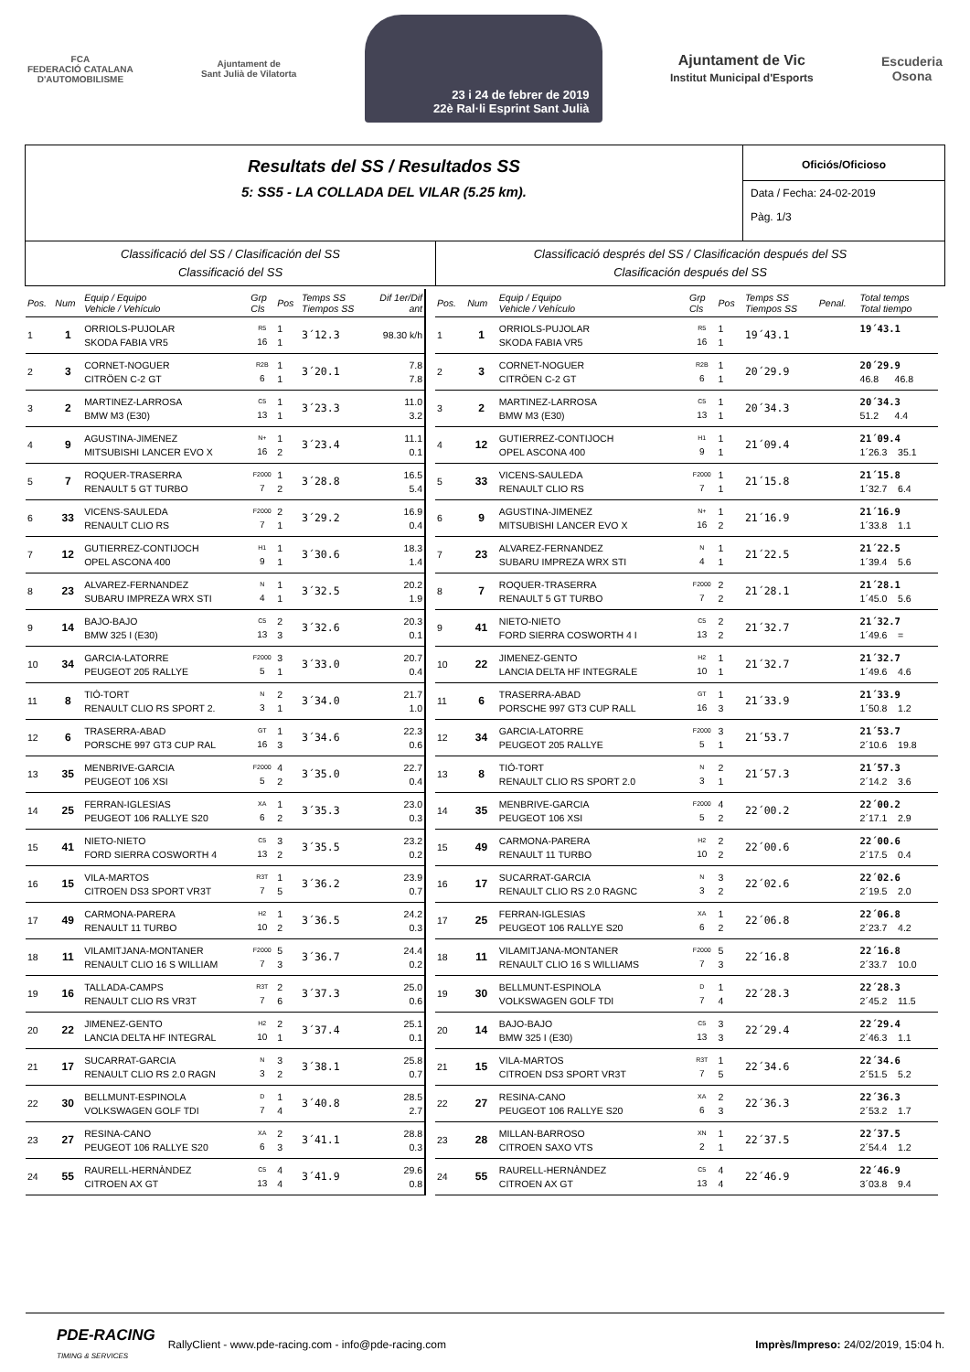FCA
FEDERACIÓ CATALANA
D'AUTOMOBILISME
Ajuntament de
Sant Julià de Vilatorta
23 i 24 de febrer de 2019
22è Ral·li Esprint Sant Julià
Ajuntament de Vic
Institut Municipal d'Esports
Escuderia
Osona
Resultats del SS / Resultados SS
5: SS5 - LA COLLADA DEL VILAR (5.25 km).
Oficiós/Oficioso
Data / Fecha: 24-02-2019
Pàg. 1/3
Classificació del SS / Clasificación del SS
Classificació del SS
Classificació després del SS / Clasificación después del SS
Clasificación después del SS
| Pos. | Num | Equip / Equipo Vehicle / Vehículo | Grp Cls | Pos | Temps SS Tiempos SS | Dif 1er/Dif ant |
| --- | --- | --- | --- | --- | --- | --- |
| 1 | 1 | ORRIOLS-PUJOLAR SKODA FABIA VR5 | R5 16 | 1 1 | 3´12.3 | 98.30 k/h |
| 2 | 3 | CORNET-NOGUER CITRÖEN C-2 GT | R2B 6 | 1 1 | 3´20.1 | 7.8 7.8 |
| 3 | 2 | MARTINEZ-LARROSA BMW M3 (E30) | C5 13 | 1 1 | 3´23.3 | 11.0 3.2 |
| 4 | 9 | AGUSTINA-JIMENEZ MITSUBISHI LANCER EVO X | N+ 16 | 1 2 | 3´23.4 | 11.1 0.1 |
| 5 | 7 | ROQUER-TRASERRA RENAULT 5 GT TURBO | F2000 7 | 1 2 | 3´28.8 | 16.5 5.4 |
| 6 | 33 | VICENS-SAULEDA RENAULT CLIO RS | F2000 7 | 2 1 | 3´29.2 | 16.9 0.4 |
| 7 | 12 | GUTIERREZ-CONTIJOCH OPEL ASCONA 400 | H1 9 | 1 1 | 3´30.6 | 18.3 1.4 |
| 8 | 23 | ALVAREZ-FERNANDEZ SUBARU IMPREZA WRX STI | N 4 | 1 1 | 3´32.5 | 20.2 1.9 |
| 9 | 14 | BAJO-BAJO BMW 325 I (E30) | C5 13 | 2 3 | 3´32.6 | 20.3 0.1 |
| 10 | 34 | GARCIA-LATORRE PEUGEOT 205 RALLYE | F2000 5 | 3 1 | 3´33.0 | 20.7 0.4 |
| 11 | 8 | TIÓ-TORT RENAULT CLIO RS SPORT 2. | N 3 | 2 1 | 3´34.0 | 21.7 1.0 |
| 12 | 6 | TRASERRA-ABAD PORSCHE 997 GT3 CUP RAL | GT 16 | 1 3 | 3´34.6 | 22.3 0.6 |
| 13 | 35 | MENBRIVE-GARCIA PEUGEOT 106 XSI | F2000 5 | 4 2 | 3´35.0 | 22.7 0.4 |
| 14 | 25 | FERRAN-IGLESIAS PEUGEOT 106 RALLYE S20 | XA 6 | 1 2 | 3´35.3 | 23.0 0.3 |
| 15 | 41 | NIETO-NIETO FORD SIERRA COSWORTH 4 | C5 13 | 3 2 | 3´35.5 | 23.2 0.2 |
| 16 | 15 | VILA-MARTOS CITROEN DS3 SPORT VR3T | R3T 7 | 1 5 | 3´36.2 | 23.9 0.7 |
| 17 | 49 | CARMONA-PARERA RENAULT 11 TURBO | H2 10 | 1 2 | 3´36.5 | 24.2 0.3 |
| 18 | 11 | VILAMITJANA-MONTANER RENAULT CLIO 16 S WILLIAM | F2000 7 | 5 3 | 3´36.7 | 24.4 0.2 |
| 19 | 16 | TALLADA-CAMPS RENAULT CLIO RS VR3T | R3T 7 | 2 6 | 3´37.3 | 25.0 0.6 |
| 20 | 22 | JIMENEZ-GENTO LANCIA DELTA HF INTEGRAL | H2 10 | 2 1 | 3´37.4 | 25.1 0.1 |
| 21 | 17 | SUCARRAT-GARCIA RENAULT CLIO RS 2.0 RAGN | N 3 | 3 2 | 3´38.1 | 25.8 0.7 |
| 22 | 30 | BELLMUNT-ESPINOLA VOLKSWAGEN GOLF TDI | D 7 | 1 4 | 3´40.8 | 28.5 2.7 |
| 23 | 27 | RESINA-CANO PEUGEOT 106 RALLYE S20 | XA 6 | 2 3 | 3´41.1 | 28.8 0.3 |
| 24 | 55 | RAURELL-HERNÀNDEZ CITROEN AX GT | C5 13 | 4 4 | 3´41.9 | 29.6 0.8 |
| Pos. | Num | Equip / Equipo Vehicle / Vehículo | Grp Cls | Pos | Temps SS Tiempos SS | Penal. | Total temps Total tiempo |
| --- | --- | --- | --- | --- | --- | --- | --- |
| 1 | 1 | ORRIOLS-PUJOLAR SKODA FABIA VR5 | R5 16 | 1 1 | 19´43.1 | | 19´43.1 |
| 2 | 3 | CORNET-NOGUER CITRÖEN C-2 GT | R2B 6 | 1 1 | 20´29.9 | | 20´29.9 46.8 46.8 |
| 3 | 2 | MARTINEZ-LARROSA BMW M3 (E30) | C5 13 | 1 1 | 20´34.3 | | 20´34.3 51.2 4.4 |
| 4 | 12 | GUTIERREZ-CONTIJOCH OPEL ASCONA 400 | H1 9 | 1 1 | 21´09.4 | | 21´09.4 1´26.3 35.1 |
| 5 | 33 | VICENS-SAULEDA RENAULT CLIO RS | F2000 7 | 1 1 | 21´15.8 | | 21´15.8 1´32.7 6.4 |
| 6 | 9 | AGUSTINA-JIMENEZ MITSUBISHI LANCER EVO X | N+ 16 | 1 2 | 21´16.9 | | 21´16.9 1´33.8 1.1 |
| 7 | 23 | ALVAREZ-FERNANDEZ SUBARU IMPREZA WRX STI | N 4 | 1 1 | 21´22.5 | | 21´22.5 1´39.4 5.6 |
| 8 | 7 | ROQUER-TRASERRA RENAULT 5 GT TURBO | F2000 7 | 2 2 | 21´28.1 | | 21´28.1 1´45.0 5.6 |
| 9 | 41 | NIETO-NIETO FORD SIERRA COSWORTH 4 I | C5 13 | 2 2 | 21´32.7 | | 21´32.7 1´49.6 = |
| 10 | 22 | JIMENEZ-GENTO LANCIA DELTA HF INTEGRALE | H2 10 | 1 1 | 21´32.7 | | 21´32.7 1´49.6 4.6 |
| 11 | 6 | TRASERRA-ABAD PORSCHE 997 GT3 CUP RALL | GT 16 | 1 3 | 21´33.9 | | 21´33.9 1´50.8 1.2 |
| 12 | 34 | GARCIA-LATORRE PEUGEOT 205 RALLYE | F2000 5 | 3 1 | 21´53.7 | | 21´53.7 2´10.6 19.8 |
| 13 | 8 | TIÓ-TORT RENAULT CLIO RS SPORT 2.0 | N 3 | 2 1 | 21´57.3 | | 21´57.3 2´14.2 3.6 |
| 14 | 35 | MENBRIVE-GARCIA PEUGEOT 106 XSI | F2000 5 | 4 2 | 22´00.2 | | 22´00.2 2´17.1 2.9 |
| 15 | 49 | CARMONA-PARERA RENAULT 11 TURBO | H2 10 | 2 2 | 22´00.6 | | 22´00.6 2´17.5 0.4 |
| 16 | 17 | SUCARRAT-GARCIA RENAULT CLIO RS 2.0 RAGNC | N 3 | 3 2 | 22´02.6 | | 22´02.6 2´19.5 2.0 |
| 17 | 25 | FERRAN-IGLESIAS PEUGEOT 106 RALLYE S20 | XA 6 | 1 2 | 22´06.8 | | 22´06.8 2´23.7 4.2 |
| 18 | 11 | VILAMITJANA-MONTANER RENAULT CLIO 16 S WILLIAMS | F2000 7 | 5 3 | 22´16.8 | | 22´16.8 2´33.7 10.0 |
| 19 | 30 | BELLMUNT-ESPINOLA VOLKSWAGEN GOLF TDI | D 7 | 1 4 | 22´28.3 | | 22´28.3 2´45.2 11.5 |
| 20 | 14 | BAJO-BAJO BMW 325 I (E30) | C5 13 | 3 3 | 22´29.4 | | 22´29.4 2´46.3 1.1 |
| 21 | 15 | VILA-MARTOS CITROEN DS3 SPORT VR3T | R3T 7 | 1 5 | 22´34.6 | | 22´34.6 2´51.5 5.2 |
| 22 | 27 | RESINA-CANO PEUGEOT 106 RALLYE S20 | XA 6 | 2 3 | 22´36.3 | | 22´36.3 2´53.2 1.7 |
| 23 | 28 | MILLAN-BARROSO CITROEN SAXO VTS | XN 2 | 1 1 | 22´37.5 | | 22´37.5 2´54.4 1.2 |
| 24 | 55 | RAURELL-HERNÀNDEZ CITROEN AX GT | C5 13 | 4 4 | 22´46.9 | | 22´46.9 3´03.8 9.4 |
PDE-RACING
TIMING & SERVICES RallyClient - www.pde-racing.com - info@pde-racing.com Imprès/Impreso: 24/02/2019, 15:04 h.